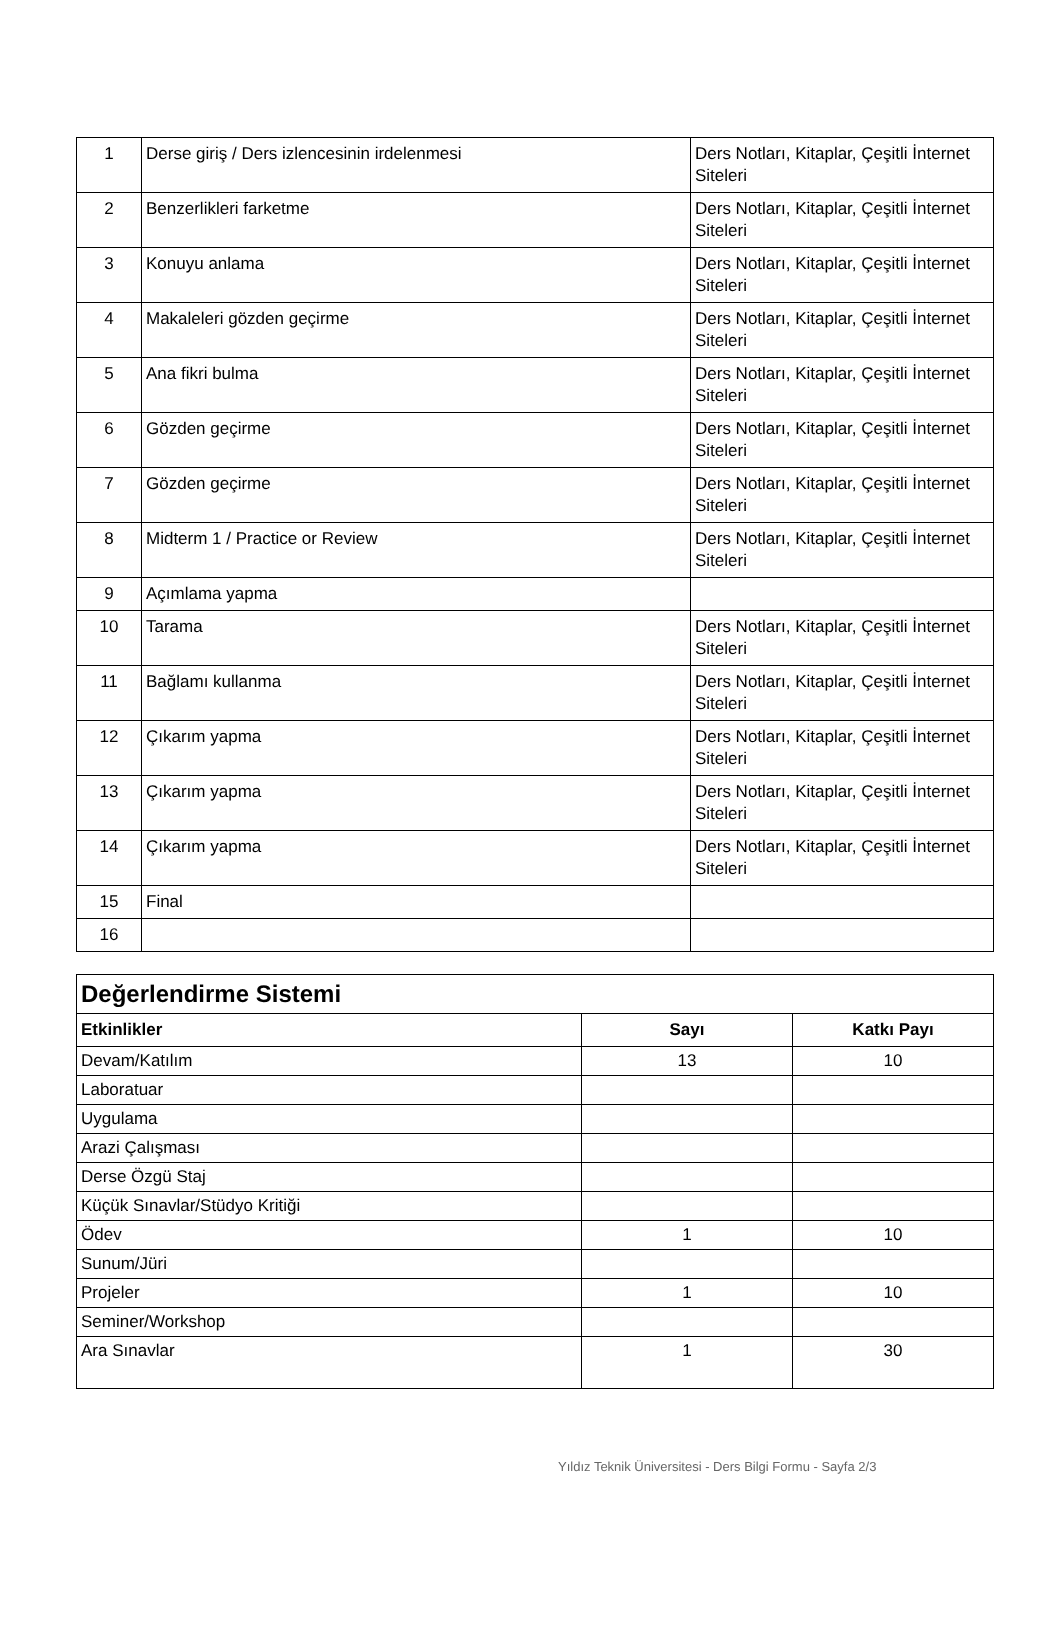| 1 | Derse giriş / Ders izlencesinin irdelenmesi | Ders Notları, Kitaplar, Çeşitli İnternet Siteleri |
| 2 | Benzerlikleri farketme | Ders Notları, Kitaplar, Çeşitli İnternet Siteleri |
| 3 | Konuyu anlama | Ders Notları, Kitaplar, Çeşitli İnternet Siteleri |
| 4 | Makaleleri gözden geçirme | Ders Notları, Kitaplar, Çeşitli İnternet Siteleri |
| 5 | Ana fikri bulma | Ders Notları, Kitaplar, Çeşitli İnternet Siteleri |
| 6 | Gözden geçirme | Ders Notları, Kitaplar, Çeşitli İnternet Siteleri |
| 7 | Gözden geçirme | Ders Notları, Kitaplar, Çeşitli İnternet Siteleri |
| 8 | Midterm 1 / Practice or Review | Ders Notları, Kitaplar, Çeşitli İnternet Siteleri |
| 9 | Açımlama yapma | |
| 10 | Tarama | Ders Notları, Kitaplar, Çeşitli İnternet Siteleri |
| 11 | Bağlamı kullanma | Ders Notları, Kitaplar, Çeşitli İnternet Siteleri |
| 12 | Çıkarım yapma | Ders Notları, Kitaplar, Çeşitli İnternet Siteleri |
| 13 | Çıkarım yapma | Ders Notları, Kitaplar, Çeşitli İnternet Siteleri |
| 14 | Çıkarım yapma | Ders Notları, Kitaplar, Çeşitli İnternet Siteleri |
| 15 | Final | |
| 16 | | |
| Değerlendirme Sistemi | | |
| --- | --- | --- |
| Etkinlikler | Sayı | Katkı Payı |
| Devam/Katılım | 13 | 10 |
| Laboratuar | | |
| Uygulama | | |
| Arazi Çalışması | | |
| Derse Özgü Staj | | |
| Küçük Sınavlar/Stüdyo Kritiği | | |
| Ödev | 1 | 10 |
| Sunum/Jüri | | |
| Projeler | 1 | 10 |
| Seminer/Workshop | | |
| Ara Sınavlar | 1 | 30 |
Yıldız Teknik Üniversitesi - Ders Bilgi Formu - Sayfa 2/3